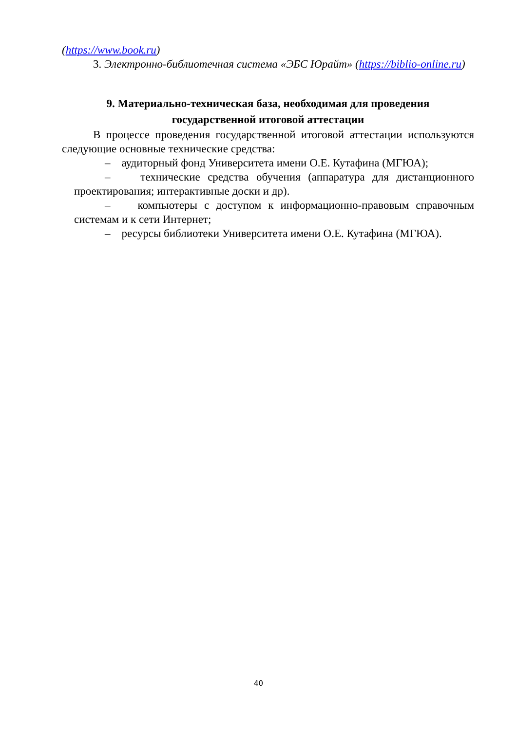(https://www.book.ru)
3. Электронно-библиотечная система «ЭБС Юрайт» (https://biblio-online.ru)
9. Материально-техническая база, необходимая для проведения
государственной итоговой аттестации
В процессе проведения государственной итоговой аттестации используются следующие основные технические средства:
– аудиторный фонд Университета имени О.Е. Кутафина (МГЮА);
– технические средства обучения (аппаратура для дистанционного проектирования; интерактивные доски и др).
– компьютеры с доступом к информационно-правовым справочным системам и к сети Интернет;
– ресурсы библиотеки Университета имени О.Е. Кутафина (МГЮА).
40